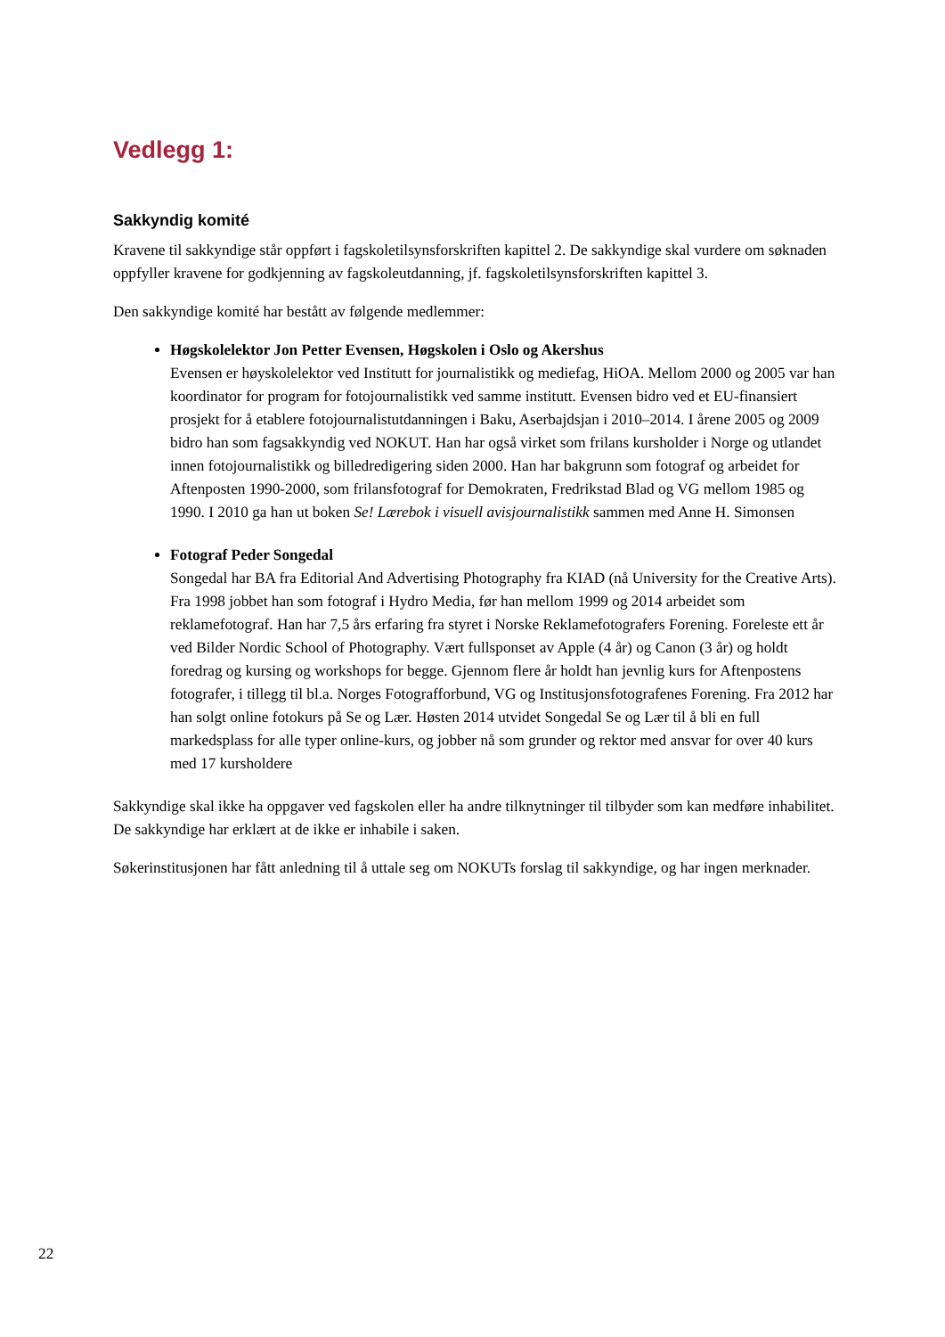Vedlegg 1:
Sakkyndig komité
Kravene til sakkyndige står oppført i fagskoletilsynsforskriften kapittel 2. De sakkyndige skal vurdere om søknaden oppfyller kravene for godkjenning av fagskoleutdanning, jf. fagskoletilsynsforskriften kapittel 3.
Den sakkyndige komité har bestått av følgende medlemmer:
Høgskolelektor Jon Petter Evensen, Høgskolen i Oslo og Akershus
Evensen er høyskolelektor ved Institutt for journalistikk og mediefag, HiOA. Mellom 2000 og 2005 var han koordinator for program for fotojournalistikk ved samme institutt. Evensen bidro ved et EU-finansiert prosjekt for å etablere fotojournalistutdanningen i Baku, Aserbajdsjan i 2010–2014. I årene 2005 og 2009 bidro han som fagsakkyndig ved NOKUT. Han har også virket som frilans kursholder i Norge og utlandet innen fotojournalistikk og billedredigering siden 2000. Han har bakgrunn som fotograf og arbeidet for Aftenposten 1990-2000, som frilansfotograf for Demokraten, Fredrikstad Blad og VG mellom 1985 og 1990. I 2010 ga han ut boken Se! Lærebok i visuell avisjournalistikk sammen med Anne H. Simonsen
Fotograf Peder Songedal
Songedal har BA fra Editorial And Advertising Photography fra KIAD (nå University for the Creative Arts). Fra 1998 jobbet han som fotograf i Hydro Media, før han mellom 1999 og 2014 arbeidet som reklamefotograf. Han har 7,5 års erfaring fra styret i Norske Reklamefotografers Forening. Foreleste ett år ved Bilder Nordic School of Photography. Vært fullsponset av Apple (4 år) og Canon (3 år) og holdt foredrag og kursing og workshops for begge. Gjennom flere år holdt han jevnlig kurs for Aftenpostens fotografer, i tillegg til bl.a. Norges Fotografforbund, VG og Institusjonsfotografenes Forening. Fra 2012 har han solgt online fotokurs på Se og Lær. Høsten 2014 utvidet Songedal Se og Lær til å bli en full markedsplass for alle typer online-kurs, og jobber nå som grunder og rektor med ansvar for over 40 kurs med 17 kursholdere
Sakkyndige skal ikke ha oppgaver ved fagskolen eller ha andre tilknytninger til tilbyder som kan medføre inhabilitet. De sakkyndige har erklært at de ikke er inhabile i saken.
Søkerinstitusjonen har fått anledning til å uttale seg om NOKUTs forslag til sakkyndige, og har ingen merknader.
22